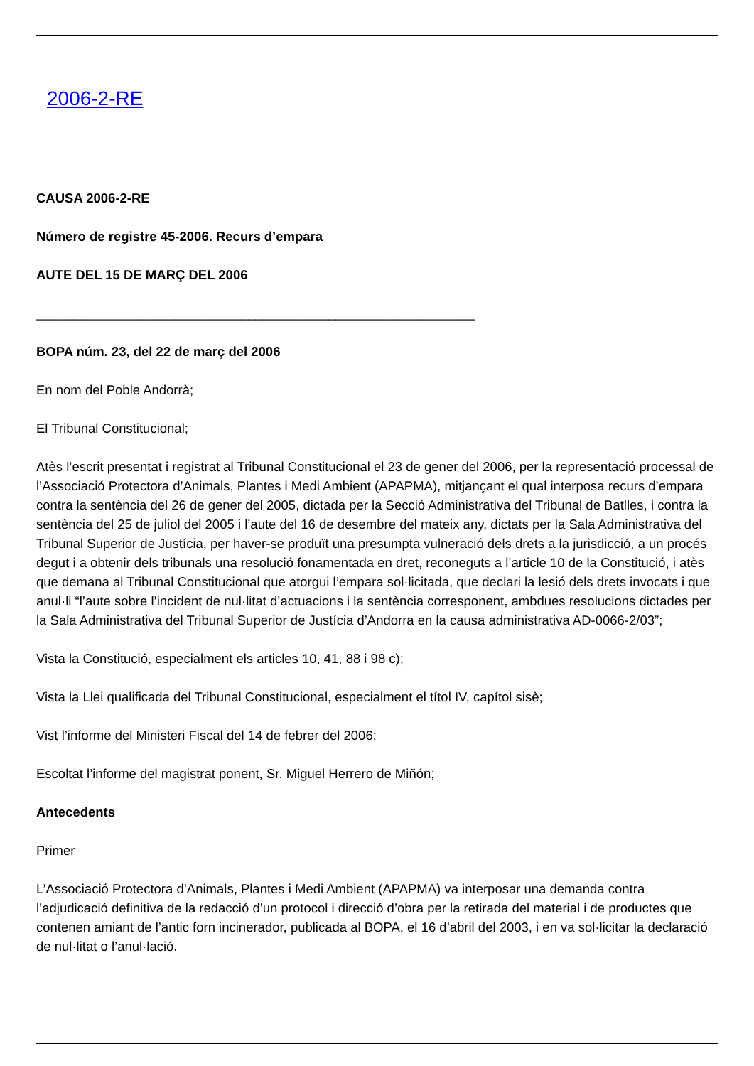2006-2-RE
CAUSA 2006-2-RE
Número de registre 45-2006. Recurs d’empara
AUTE DEL 15 DE MARÇ DEL 2006
____________________________________________________________
BOPA núm. 23, del 22 de març del 2006
En nom del Poble Andorrà;
El Tribunal Constitucional;
Atès l’escrit presentat i registrat al Tribunal Constitucional el 23 de gener del 2006, per la representació processal de l’Associació Protectora d’Animals, Plantes i Medi Ambient (APAPMA), mitjançant el qual interposa recurs d’empara contra la sentència del 26 de gener del 2005, dictada per la Secció Administrativa del Tribunal de Batlles, i contra la sentència del 25 de juliol del 2005 i l’aute del 16 de desembre del mateix any, dictats per la Sala Administrativa del Tribunal Superior de Justícia, per haver-se produït una presumpta vulneració dels drets a la jurisdicció, a un procés degut i a obtenir dels tribunals una resolució fonamentada en dret, reconeguts a l’article 10 de la Constitució, i atès que demana al Tribunal Constitucional que atorgui l’empara sol·licitada, que declari la lesió dels drets invocats i que anul·li “l’aute sobre l’incident de nul·litat d’actuacions i la sentència corresponent, ambdues resolucions dictades per la Sala Administrativa del Tribunal Superior de Justícia d’Andorra en la causa administrativa AD-0066-2/03”;
Vista la Constitució, especialment els articles 10, 41, 88 i 98 c);
Vista la Llei qualificada del Tribunal Constitucional, especialment el títol IV, capítol sisè;
Vist l’informe del Ministeri Fiscal del 14 de febrer del 2006;
Escoltat l’informe del magistrat ponent, Sr. Miguel Herrero de Miñón;
Antecedents
Primer
L’Associació Protectora d’Animals, Plantes i Medi Ambient (APAPMA) va interposar una demanda contra l’adjudicació definitiva de la redacció d’un protocol i direcció d’obra per la retirada del material i de productes que contenen amiant de l’antic forn incinerador, publicada al BOPA, el 16 d’abril del 2003, i en va sol·licitar la declaració de nul·litat o l’anul·lació.